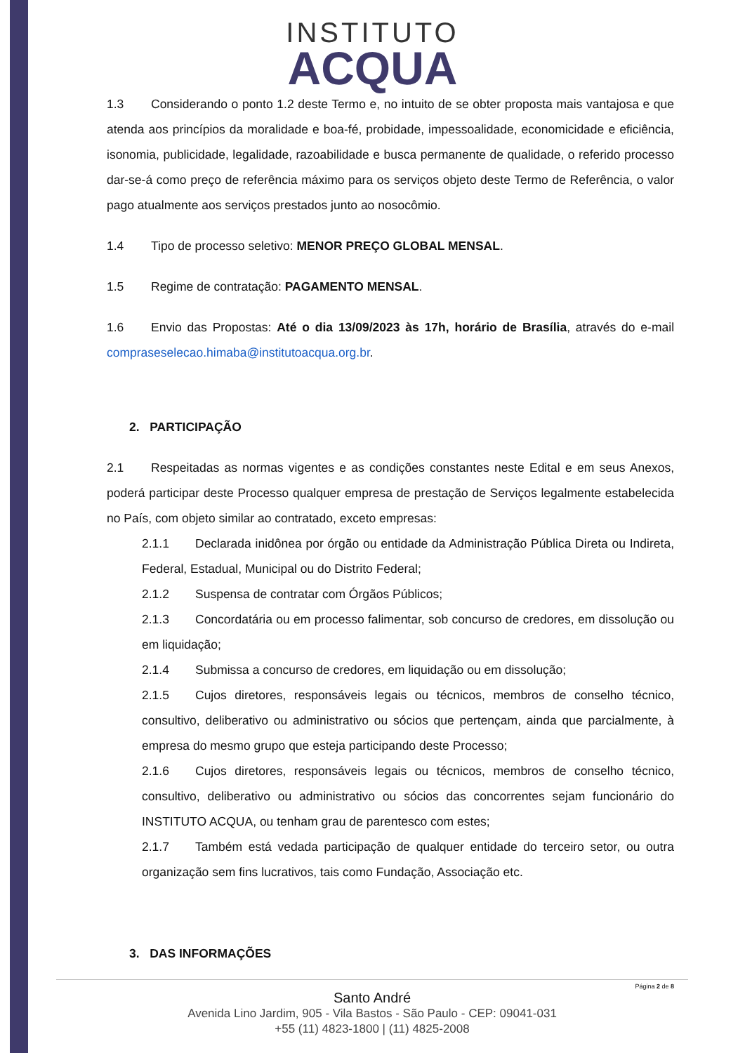INSTITUTO
ACQUA
1.3 Considerando o ponto 1.2 deste Termo e, no intuito de se obter proposta mais vantajosa e que atenda aos princípios da moralidade e boa-fé, probidade, impessoalidade, economicidade e eficiência, isonomia, publicidade, legalidade, razoabilidade e busca permanente de qualidade, o referido processo dar-se-á como preço de referência máximo para os serviços objeto deste Termo de Referência, o valor pago atualmente aos serviços prestados junto ao nosocômio.
1.4 Tipo de processo seletivo: MENOR PREÇO GLOBAL MENSAL.
1.5 Regime de contratação: PAGAMENTO MENSAL.
1.6 Envio das Propostas: Até o dia 13/09/2023 às 17h, horário de Brasília, através do e-mail compraseselecao.himaba@institutoacqua.org.br.
2. PARTICIPAÇÃO
2.1 Respeitadas as normas vigentes e as condições constantes neste Edital e em seus Anexos, poderá participar deste Processo qualquer empresa de prestação de Serviços legalmente estabelecida no País, com objeto similar ao contratado, exceto empresas:
2.1.1 Declarada inidônea por órgão ou entidade da Administração Pública Direta ou Indireta, Federal, Estadual, Municipal ou do Distrito Federal;
2.1.2 Suspensa de contratar com Órgãos Públicos;
2.1.3 Concordatária ou em processo falimentar, sob concurso de credores, em dissolução ou em liquidação;
2.1.4 Submissa a concurso de credores, em liquidação ou em dissolução;
2.1.5 Cujos diretores, responsáveis legais ou técnicos, membros de conselho técnico, consultivo, deliberativo ou administrativo ou sócios que pertençam, ainda que parcialmente, à empresa do mesmo grupo que esteja participando deste Processo;
2.1.6 Cujos diretores, responsáveis legais ou técnicos, membros de conselho técnico, consultivo, deliberativo ou administrativo ou sócios das concorrentes sejam funcionário do INSTITUTO ACQUA, ou tenham grau de parentesco com estes;
2.1.7 Também está vedada participação de qualquer entidade do terceiro setor, ou outra organização sem fins lucrativos, tais como Fundação, Associação etc.
3. DAS INFORMAÇÕES
Página 2 de 8
Santo André
Avenida Lino Jardim, 905 - Vila Bastos - São Paulo - CEP: 09041-031
+55 (11) 4823-1800 | (11) 4825-2008